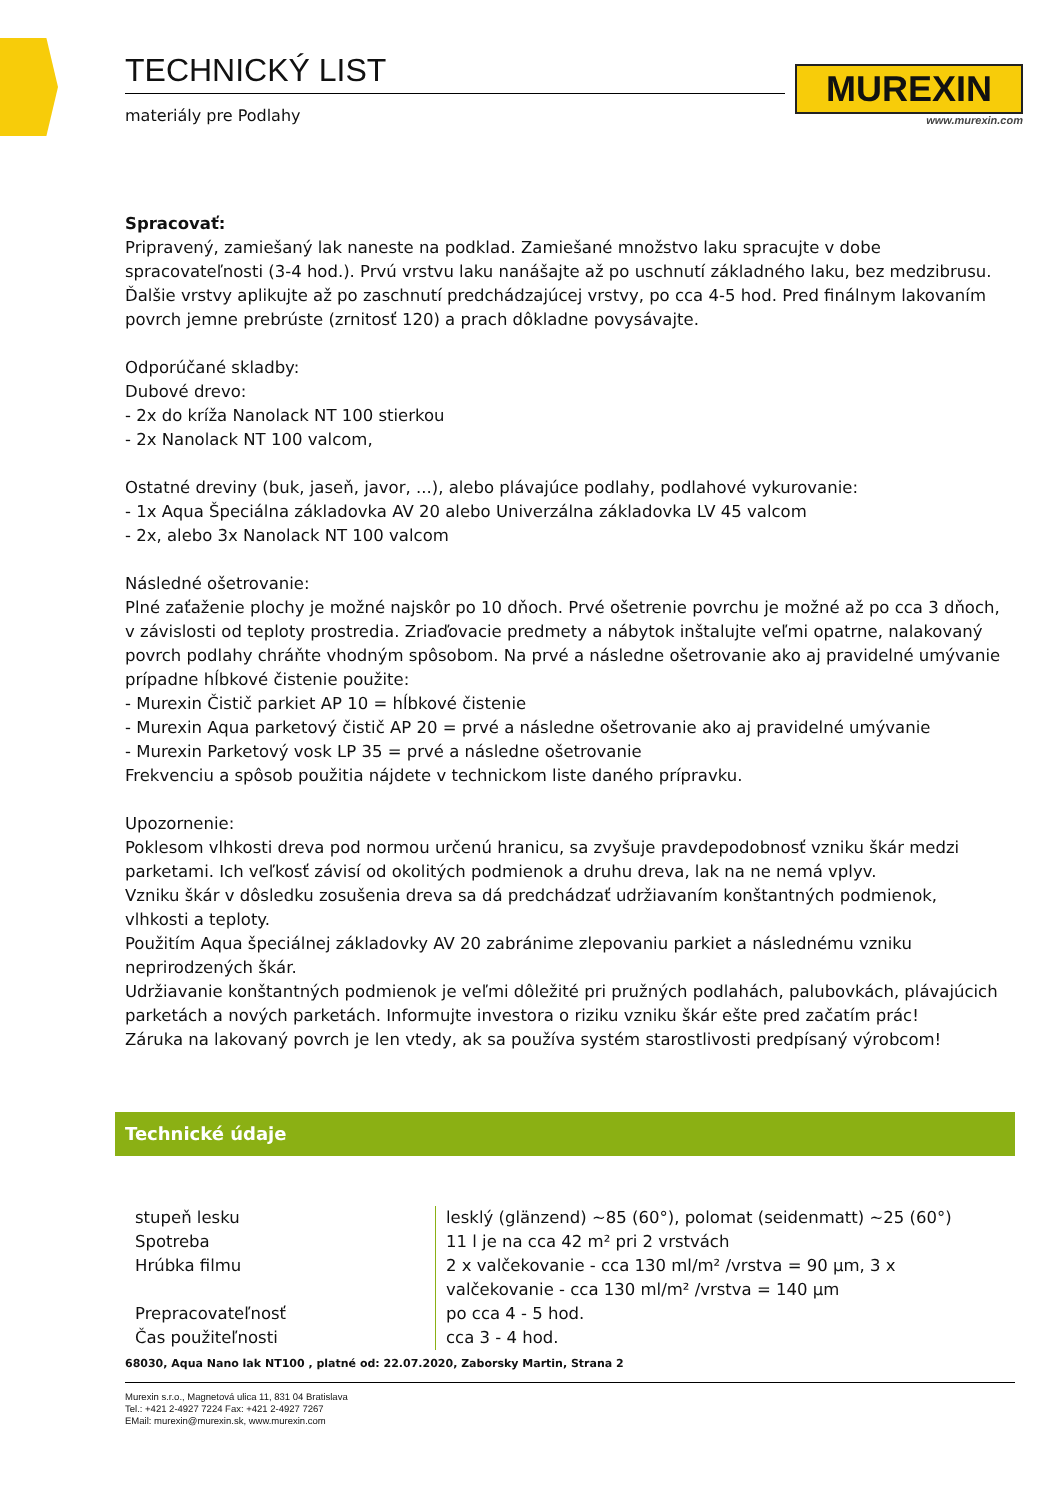TECHNICKÝ LIST
materiály pre Podlahy
MUREXIN
www.murexin.com
Spracovať:
Pripravený, zamiešaný lak naneste na podklad. Zamiešané množstvo laku spracujte v dobe spracovateľnosti (3-4 hod.). Prvú vrstvu laku nanášajte až po uschnutí základného laku, bez medzibrusu. Ďalšie vrstvy aplikujte až po zaschnutí predchádzajúcej vrstvy, po cca 4-5 hod. Pred finálnym lakovaním povrch jemne prebrúste (zrnitosť 120) a prach dôkladne povysávajte.
Odporúčané skladby:
Dubové drevo:
- 2x do kríža Nanolack NT 100 stierkou
- 2x Nanolack NT 100 valcom,
Ostatné dreviny (buk, jaseň, javor, ...), alebo plávajúce podlahy, podlahové vykurovanie:
- 1x Aqua Špeciálna základovka AV 20 alebo Univerzálna základovka LV 45 valcom
- 2x, alebo 3x Nanolack NT 100 valcom
Následné ošetrovanie:
Plné zaťaženie plochy je možné najskôr po 10 dňoch. Prvé ošetrenie povrchu je možné až po cca 3 dňoch, v závislosti od teploty prostredia. Zriaďovacie predmety a nábytok inštalujte veľmi opatrne, nalakovaný povrch podlahy chráňte vhodným spôsobom. Na prvé a následne ošetrovanie ako aj pravidelné umývanie prípadne hĺbkové čistenie použite:
- Murexin Čistič parkiet AP 10 = hĺbkové čistenie
- Murexin Aqua parketový čistič AP 20 = prvé a následne ošetrovanie ako aj pravidelné umývanie
- Murexin Parketový vosk LP 35 = prvé a následne ošetrovanie
Frekvenciu a spôsob použitia nájdete v technickom liste daného prípravku.
Upozornenie:
Poklesom vlhkosti dreva pod normou určenú hranicu, sa zvyšuje pravdepodobnosť vzniku škár medzi parketami. Ich veľkosť závisí od okolitých podmienok a druhu dreva, lak na ne nemá vplyv.
Vzniku škár v dôsledku zosušenia dreva sa dá predchádzať udržiavaním konštantných podmienok, vlhkosti a teploty.
Použitím Aqua špeciálnej základovky AV 20 zabránime zlepovaniu parkiet a následnému vzniku neprirodzených škár.
Udržiavanie konštantných podmienok je veľmi dôležité pri pružných podlahách, palubovkách, plávajúcich parketách a nových parketách. Informujte investora o riziku vzniku škár ešte pred začatím prác!
Záruka na lakovaný povrch je len vtedy, ak sa používa systém starostlivosti predpísaný výrobcom!
Technické údaje
| stupeň lesku | lesklý (glänzend) ~85 (60°), polomat (seidenmatt) ~25 (60°) |
| Spotreba | 11 l je na cca 42 m² pri 2 vrstvách |
| Hrúbka filmu | 2 x valčekovanie - cca 130 ml/m² /vrstva = 90 µm, 3 x valčekovanie - cca 130 ml/m² /vrstva = 140 µm |
| Prepracovateľnosť | po cca 4 - 5 hod. |
| Čas použiteľnosti | cca 3 - 4 hod. |
68030, Aqua Nano lak NT100 , platné od: 22.07.2020, Zaborsky Martin, Strana 2
Murexin s.r.o., Magnetová ulica 11, 831 04 Bratislava
Tel.: +421 2-4927 7224 Fax: +421 2-4927 7267
EMail: murexin@murexin.sk, www.murexin.com